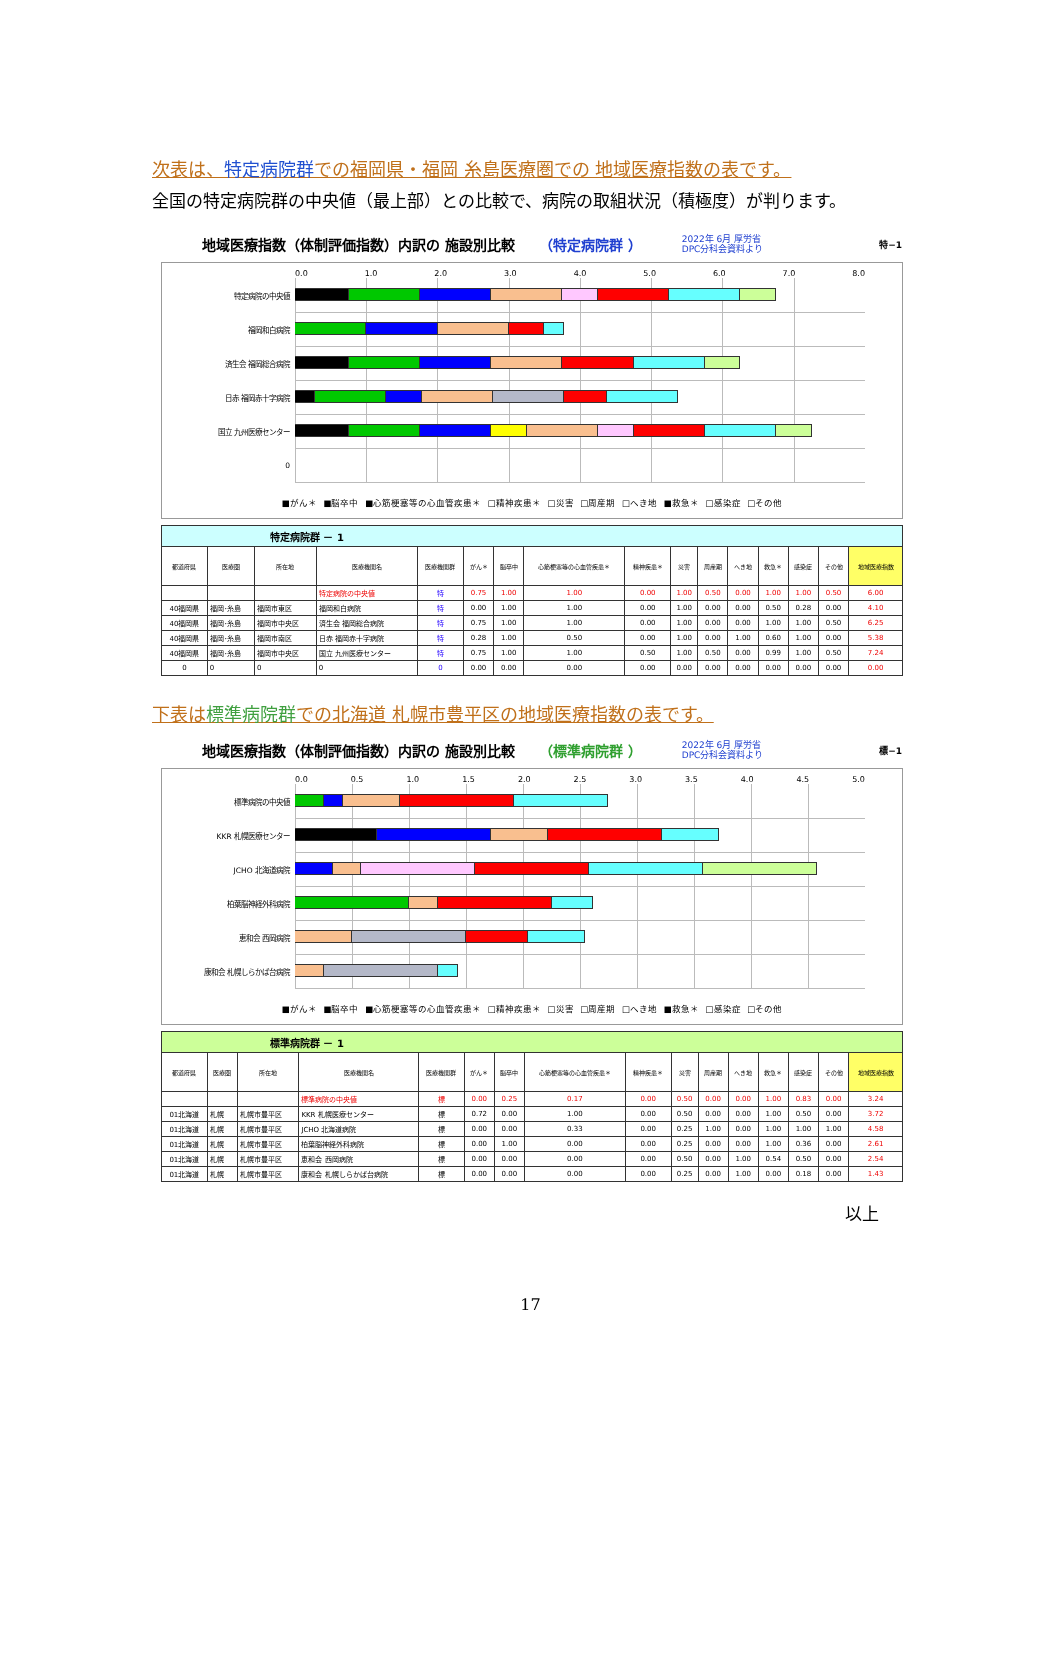次表は、特定病院群での福岡県・福岡 糸島医療圏での 地域医療指数の表です。
全国の特定病院群の中央値（最上部）との比較で、病院の取組状況（積極度）が判ります。
地域医療指数（体制評価指数）内訳の 施設別比較 （特定病院群 ） 2022年 6月 厚労省
DPC分科会資料より 特−1
0.0 1.0 2.0 3.0 4.0 5.0 6.0 7.0 8.0
特定病院の中央値
福岡和白病院
済生会 福岡総合病院
日赤 福岡赤十字病院
国立 九州医療センター
0
■がん＊ ■脳卒中 ■心筋梗塞等の心血管疾患＊ □精神疾患＊ □災害 □周産期 □へき地 ■救急＊ □感染症 □その他
| 特定病院群 － 1 | | | | | | | | | | | | | | | |
| 都道府県 | 医療圏 | 所在地 | 医療機関名 | 医療機関群 | がん＊ | 脳卒中 | 心筋梗塞等の心血管疾患＊ | 精神疾患＊ | 災害 | 周産期 | へき地 | 救急＊ | 感染症 | その他 | 地域医療指数 |
| | | | 特定病院の中央値 | 特 | 0.75 | 1.00 | 1.00 | 0.00 | 1.00 | 0.50 | 0.00 | 1.00 | 1.00 | 0.50 | 6.00 |
| 40福岡県 | 福岡･糸島 | 福岡市東区 | 福岡和白病院 | 特 | 0.00 | 1.00 | 1.00 | 0.00 | 1.00 | 0.00 | 0.00 | 0.50 | 0.28 | 0.00 | 4.10 |
| 40福岡県 | 福岡･糸島 | 福岡市中央区 | 済生会 福岡総合病院 | 特 | 0.75 | 1.00 | 1.00 | 0.00 | 1.00 | 0.00 | 0.00 | 1.00 | 1.00 | 0.50 | 6.25 |
| 40福岡県 | 福岡･糸島 | 福岡市南区 | 日赤 福岡赤十字病院 | 特 | 0.28 | 1.00 | 0.50 | 0.00 | 1.00 | 0.00 | 1.00 | 0.60 | 1.00 | 0.00 | 5.38 |
| 40福岡県 | 福岡･糸島 | 福岡市中央区 | 国立 九州医療センター | 特 | 0.75 | 1.00 | 1.00 | 0.50 | 1.00 | 0.50 | 0.00 | 0.99 | 1.00 | 0.50 | 7.24 |
| 0 | 0 | 0 | 0 | 0 | 0.00 | 0.00 | 0.00 | 0.00 | 0.00 | 0.00 | 0.00 | 0.00 | 0.00 | 0.00 | 0.00 |
下表は標準病院群での北海道 札幌市豊平区の地域医療指数の表です。
地域医療指数（体制評価指数）内訳の 施設別比較 （標準病院群 ） 2022年 6月 厚労省
DPC分科会資料より 標−1
0.0 0.5 1.0 1.5 2.0 2.5 3.0 3.5 4.0 4.5 5.0
標準病院の中央値
KKR 札幌医療センター
JCHO 北海道病院
柏葉脳神経外科病院
恵和会 西岡病院
康和会 札幌しらかば台病院
■がん＊ ■脳卒中 ■心筋梗塞等の心血管疾患＊ □精神疾患＊ □災害 □周産期 □へき地 ■救急＊ □感染症 □その他
| 標準病院群 － 1 | | | | | | | | | | | | | | | |
| 都道府県 | 医療圏 | 所在地 | 医療機関名 | 医療機関群 | がん＊ | 脳卒中 | 心筋梗塞等の心血管疾患＊ | 精神疾患＊ | 災害 | 周産期 | へき地 | 救急＊ | 感染症 | その他 | 地域医療指数 |
| | | | 標準病院の中央値 | 標 | 0.00 | 0.25 | 0.17 | 0.00 | 0.50 | 0.00 | 0.00 | 1.00 | 0.83 | 0.00 | 3.24 |
| 01北海道 | 札幌 | 札幌市豊平区 | KKR 札幌医療センター | 標 | 0.72 | 0.00 | 1.00 | 0.00 | 0.50 | 0.00 | 0.00 | 1.00 | 0.50 | 0.00 | 3.72 |
| 01北海道 | 札幌 | 札幌市豊平区 | JCHO 北海道病院 | 標 | 0.00 | 0.00 | 0.33 | 0.00 | 0.25 | 1.00 | 0.00 | 1.00 | 1.00 | 1.00 | 4.58 |
| 01北海道 | 札幌 | 札幌市豊平区 | 柏葉脳神経外科病院 | 標 | 0.00 | 1.00 | 0.00 | 0.00 | 0.25 | 0.00 | 0.00 | 1.00 | 0.36 | 0.00 | 2.61 |
| 01北海道 | 札幌 | 札幌市豊平区 | 恵和会 西岡病院 | 標 | 0.00 | 0.00 | 0.00 | 0.00 | 0.50 | 0.00 | 1.00 | 0.54 | 0.50 | 0.00 | 2.54 |
| 01北海道 | 札幌 | 札幌市豊平区 | 康和会 札幌しらかば台病院 | 標 | 0.00 | 0.00 | 0.00 | 0.00 | 0.25 | 0.00 | 1.00 | 0.00 | 0.18 | 0.00 | 1.43 |
以上
17